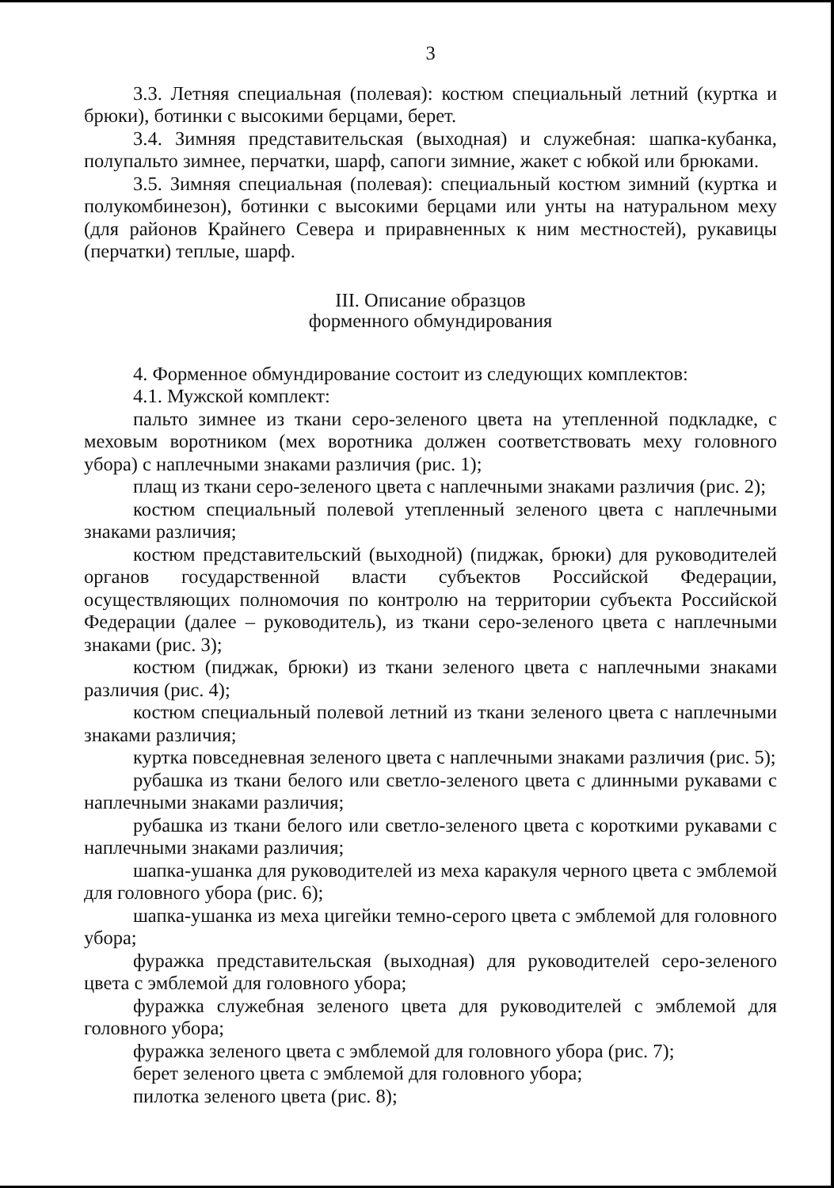3
3.3. Летняя специальная (полевая): костюм специальный летний (куртка и брюки), ботинки с высокими берцами, берет.
3.4. Зимняя представительская (выходная) и служебная: шапка-кубанка, полупальто зимнее, перчатки, шарф, сапоги зимние, жакет с юбкой или брюками.
3.5. Зимняя специальная (полевая): специальный костюм зимний (куртка и полукомбинезон), ботинки с высокими берцами или унты на натуральном меху (для районов Крайнего Севера и приравненных к ним местностей), рукавицы (перчатки) теплые, шарф.
III. Описание образцов
форменного обмундирования
4. Форменное обмундирование состоит из следующих комплектов:
4.1. Мужской комплект:
пальто зимнее из ткани серо-зеленого цвета на утепленной подкладке, с меховым воротником (мех воротника должен соответствовать меху головного убора) с наплечными знаками различия (рис. 1);
плащ из ткани серо-зеленого цвета с наплечными знаками различия (рис. 2);
костюм специальный полевой утепленный зеленого цвета с наплечными знаками различия;
костюм представительский (выходной) (пиджак, брюки) для руководителей органов государственной власти субъектов Российской Федерации, осуществляющих полномочия по контролю на территории субъекта Российской Федерации (далее – руководитель), из ткани серо-зеленого цвета с наплечными знаками (рис. 3);
костюм (пиджак, брюки) из ткани зеленого цвета с наплечными знаками различия (рис. 4);
костюм специальный полевой летний из ткани зеленого цвета с наплечными знаками различия;
куртка повседневная зеленого цвета с наплечными знаками различия (рис. 5);
рубашка из ткани белого или светло-зеленого цвета с длинными рукавами с наплечными знаками различия;
рубашка из ткани белого или светло-зеленого цвета с короткими рукавами с наплечными знаками различия;
шапка-ушанка для руководителей из меха каракуля черного цвета с эмблемой для головного убора (рис. 6);
шапка-ушанка из меха цигейки темно-серого цвета с эмблемой для головного убора;
фуражка представительская (выходная) для руководителей серо-зеленого цвета с эмблемой для головного убора;
фуражка служебная зеленого цвета для руководителей с эмблемой для головного убора;
фуражка зеленого цвета с эмблемой для головного убора (рис. 7);
берет зеленого цвета с эмблемой для головного убора;
пилотка зеленого цвета (рис. 8);